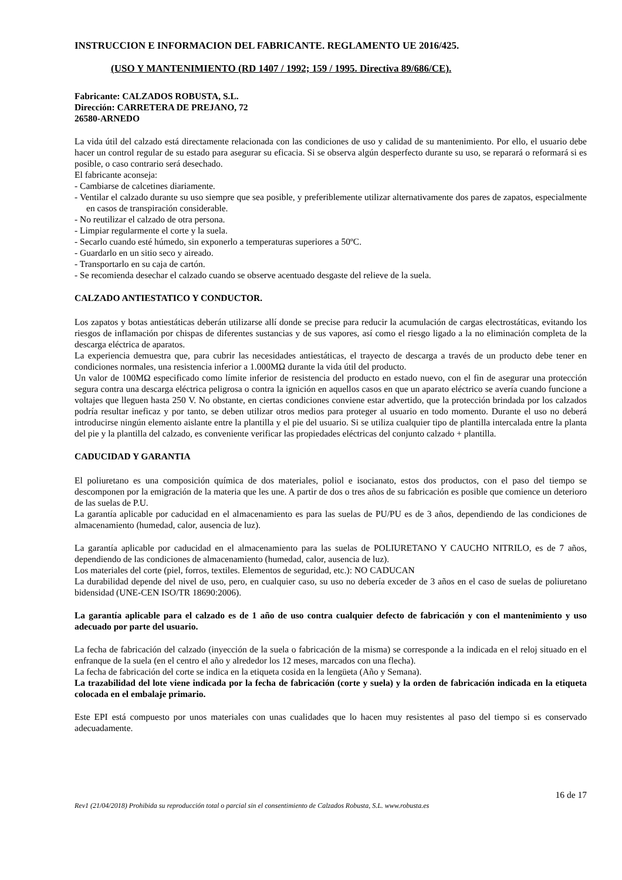INSTRUCCION E INFORMACION DEL FABRICANTE. REGLAMENTO UE 2016/425.
(USO Y MANTENIMIENTO (RD 1407 / 1992; 159 / 1995. Directiva 89/686/CE).
Fabricante: CALZADOS ROBUSTA, S.L.
Dirección: CARRETERA DE PREJANO, 72
26580-ARNEDO
La vida útil del calzado está directamente relacionada con las condiciones de uso y calidad de su mantenimiento. Por ello, el usuario debe hacer un control regular de su estado para asegurar su eficacia. Si se observa algún desperfecto durante su uso, se reparará o reformará si es posible, o caso contrario será desechado.
El fabricante aconseja:
- Cambiarse de calcetines diariamente.
- Ventilar el calzado durante su uso siempre que sea posible, y preferiblemente utilizar alternativamente dos pares de zapatos, especialmente en casos de transpiración considerable.
- No reutilizar el calzado de otra persona.
- Limpiar regularmente el corte y la suela.
- Secarlo cuando esté húmedo, sin exponerlo a temperaturas superiores a 50ºC.
- Guardarlo en un sitio seco y aireado.
- Transportarlo en su caja de cartón.
- Se recomienda desechar el calzado cuando se observe acentuado desgaste del relieve de la suela.
CALZADO ANTIESTATICO Y CONDUCTOR.
Los zapatos y botas antiestáticas deberán utilizarse allí donde se precise para reducir la acumulación de cargas electrostáticas, evitando los riesgos de inflamación por chispas de diferentes sustancias y de sus vapores, así como el riesgo ligado a la no eliminación completa de la descarga eléctrica de aparatos.
La experiencia demuestra que, para cubrir las necesidades antiestáticas, el trayecto de descarga a través de un producto debe tener en condiciones normales, una resistencia inferior a 1.000MΩ durante la vida útil del producto.
Un valor de 100MΩ especificado como límite inferior de resistencia del producto en estado nuevo, con el fin de asegurar una protección segura contra una descarga eléctrica peligrosa o contra la ignición en aquellos casos en que un aparato eléctrico se avería cuando funcione a voltajes que lleguen hasta 250 V. No obstante, en ciertas condiciones conviene estar advertido, que la protección brindada por los calzados podría resultar ineficaz y por tanto, se deben utilizar otros medios para proteger al usuario en todo momento. Durante el uso no deberá introducirse ningún elemento aislante entre la plantilla y el pie del usuario. Si se utiliza cualquier tipo de plantilla intercalada entre la planta del pie y la plantilla del calzado, es conveniente verificar las propiedades eléctricas del conjunto calzado + plantilla.
CADUCIDAD Y GARANTIA
El poliuretano es una composición química de dos materiales, poliol e isocianato, estos dos productos, con el paso del tiempo se descomponen por la emigración de la materia que les une. A partir de dos o tres años de su fabricación es posible que comience un deterioro de las suelas de P.U.
La garantía aplicable por caducidad en el almacenamiento es para las suelas de PU/PU es de 3 años, dependiendo de las condiciones de almacenamiento (humedad, calor, ausencia de luz).
La garantía aplicable por caducidad en el almacenamiento para las suelas de POLIURETANO Y CAUCHO NITRILO, es de 7 años, dependiendo de las condiciones de almacenamiento (humedad, calor, ausencia de luz).
Los materiales del corte (piel, forros, textiles. Elementos de seguridad, etc.): NO CADUCAN
La durabilidad depende del nivel de uso, pero, en cualquier caso, su uso no debería exceder de 3 años en el caso de suelas de poliuretano bidensidad (UNE-CEN ISO/TR 18690:2006).
La garantía aplicable para el calzado es de 1 año de uso contra cualquier defecto de fabricación y con el mantenimiento y uso adecuado por parte del usuario.
La fecha de fabricación del calzado (inyección de la suela o fabricación de la misma) se corresponde a la indicada en el reloj situado en el enfranque de la suela (en el centro el año y alrededor los 12 meses, marcados con una flecha).
La fecha de fabricación del corte se indica en la etiqueta cosida en la lengüeta (Año y Semana).
La trazabilidad del lote viene indicada por la fecha de fabricación (corte y suela) y la orden de fabricación indicada en la etiqueta colocada en el embalaje primario.
Este EPI está compuesto por unos materiales con unas cualidades que lo hacen muy resistentes al paso del tiempo si es conservado adecuadamente.
16 de 17
Rev1 (21/04/2018) Prohibida su reproducción total o parcial sin el consentimiento de Calzados Robusta, S.L. www.robusta.es